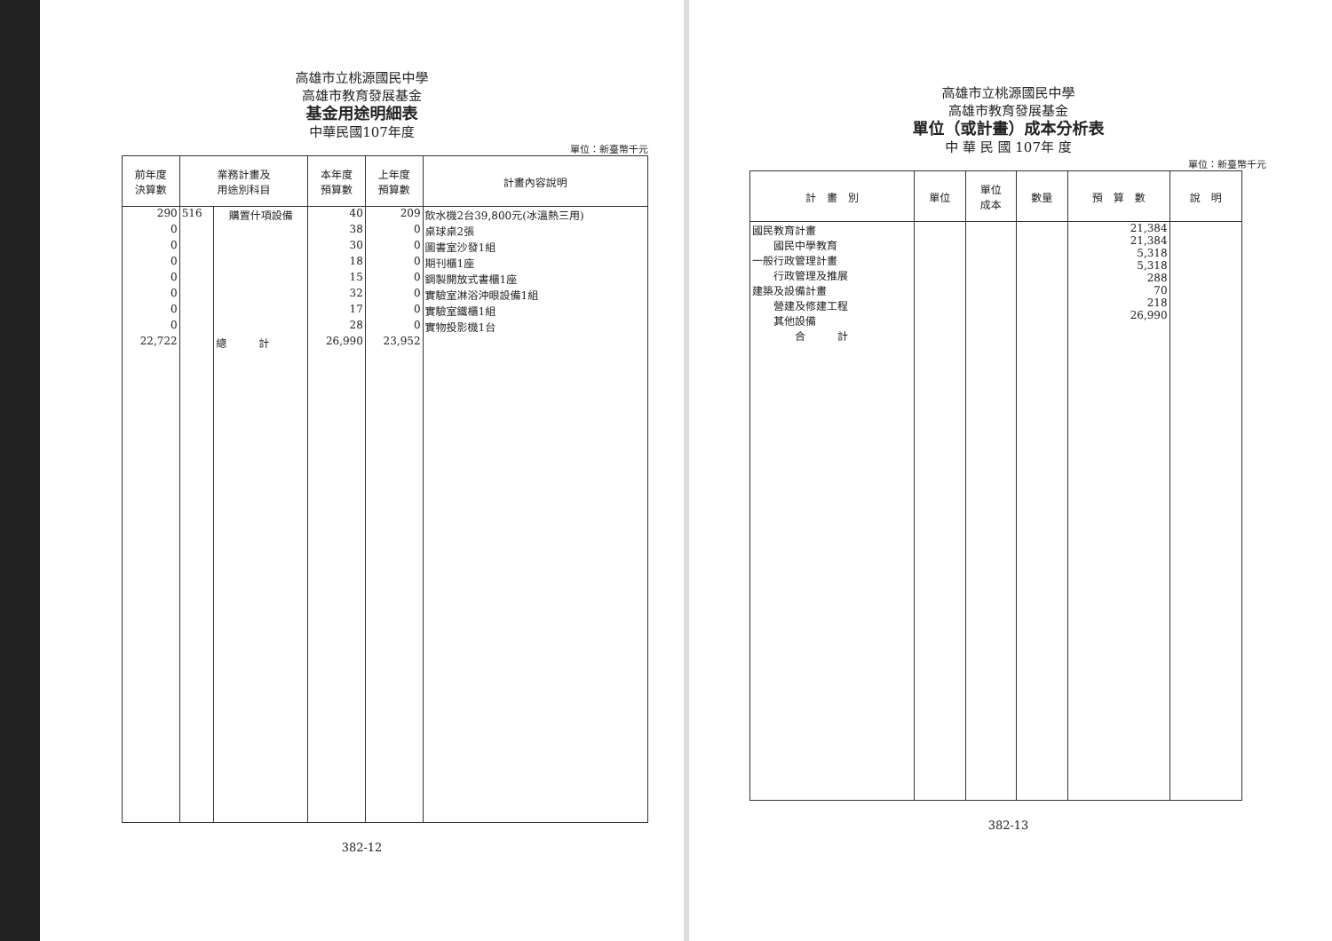高雄市立桃源國民中學
高雄市教育發展基金
基金用途明細表
中華民國107年度
單位：新臺幣千元
| 前年度 決算數 | 業務計畫及 用途別科目 | | 本年度 預算數 | 上年度 預算數 | 計畫內容說明 |
| --- | --- | --- | --- | --- | --- |
| 290 | 516 | 購置什項設備 | 40 | 209 | 飲水機2台39,800元(冰溫熱三用) |
| 0 | | | 38 | 0 | 桌球桌2張 |
| 0 | | | 30 | 0 | 圖書室沙發1組 |
| 0 | | | 18 | 0 | 期刊櫃1座 |
| 0 | | | 15 | 0 | 鋼製開放式書櫃1座 |
| 0 | | | 32 | 0 | 實驗室淋浴沖眼設備1組 |
| 0 | | | 17 | 0 | 實驗室鐵櫃1組 |
| 0 | | | 28 | 0 | 實物投影機1台 |
| 22,722 | | 總 計 | 26,990 | 23,952 | |
382-12
高雄市立桃源國民中學
高雄市教育發展基金
單位（或計畫）成本分析表
中 華 民 國 107年 度
單位：新臺幣千元
| 計 畫 別 | 單位 | 單位 成本 | 數量 | 預 算 數 | 說 明 |
| --- | --- | --- | --- | --- | --- |
| 國民教育計畫 國民中學教育 一般行政管理計畫 行政管理及推展 建築及設備計畫 營建及修建工程 其他設備 合 計 | | | | 21,384 21,384 5,318 5,318 288 70 218 26,990 | |
382-13